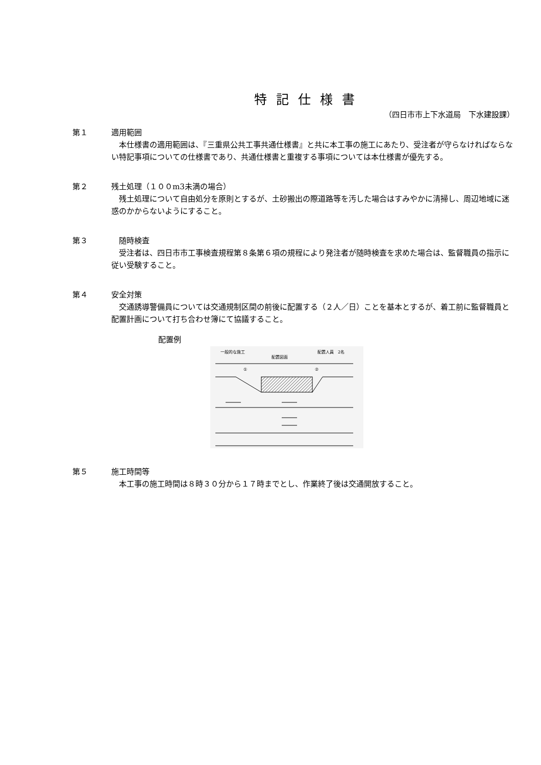特記仕様書
（四日市市上下水道局　下水建設課）
第１ 適用範囲
　本仕様書の適用範囲は、『三重県公共工事共通仕様書』と共に本工事の施工にあたり、受注者が守らなければならない特記事項についての仕様書であり、共通仕様書と重複する事項については本仕様書が優先する。
第２ 残土処理（１００m3未満の場合）
　残土処理について自由処分を原則とするが、土砂搬出の際道路等を汚した場合はすみやかに清掃し、周辺地域に迷惑のかからないようにすること。
第３　随時検査
　受注者は、四日市市工事検査規程第８条第６項の規程により発注者が随時検査を求めた場合は、監督職員の指示に従い受験すること。
第４ 安全対策
　交通誘導警備員については交通規制区間の前後に配置する（２人／日）ことを基本とするが、着工前に監督職員と配置計画について打ち合わせ簿にて協議すること。
配置例
一般的な施工
配置図面
配置人員　2名
①
②
第５ 施工時間等
　本工事の施工時間は８時３０分から１７時までとし、作業終了後は交通開放すること。